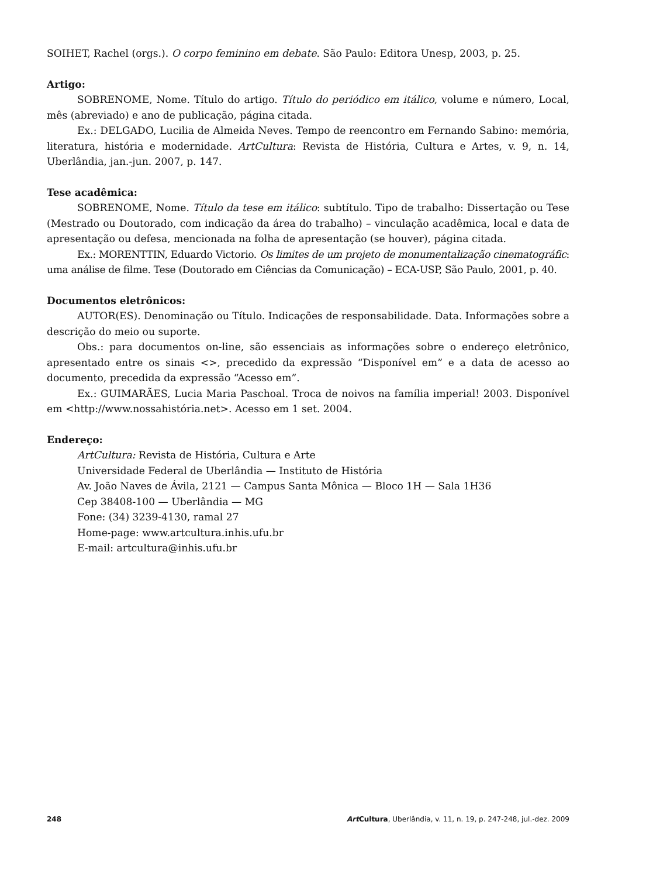SOIHET, Rachel (orgs.). O corpo feminino em debate. São Paulo: Editora Unesp, 2003, p. 25.
Artigo:
SOBRENOME, Nome. Título do artigo. Título do periódico em itálico, volume e número, Local, mês (abreviado) e ano de publicação, página citada.
Ex.: DELGADO, Lucilia de Almeida Neves. Tempo de reencontro em Fernando Sabino: memória, literatura, história e modernidade. ArtCultura: Revista de História, Cultura e Artes, v. 9, n. 14, Uberlândia, jan.-jun. 2007, p. 147.
Tese acadêmica:
SOBRENOME, Nome. Título da tese em itálico: subtítulo. Tipo de trabalho: Dissertação ou Tese (Mestrado ou Doutorado, com indicação da área do trabalho) – vinculação acadêmica, local e data de apresentação ou defesa, mencionada na folha de apresentação (se houver), página citada.
Ex.: MORENTTIN, Eduardo Victorio. Os limites de um projeto de monumentalização cinematográfic: uma análise de filme. Tese (Doutorado em Ciências da Comunicação) – ECA-USP, São Paulo, 2001, p. 40.
Documentos eletrônicos:
AUTOR(ES). Denominação ou Título. Indicações de responsabilidade. Data. Informações sobre a descrição do meio ou suporte.
Obs.: para documentos on-line, são essenciais as informações sobre o endereço eletrônico, apresentado entre os sinais <>, precedido da expressão “Disponível em” e a data de acesso ao documento, precedida da expressão “Acesso em”.
Ex.: GUIMARÃES, Lucia Maria Paschoal. Troca de noivos na família imperial! 2003. Disponível em <http://www.nossahistória.net>. Acesso em 1 set. 2004.
Endereço:
ArtCultura: Revista de História, Cultura e Arte
Universidade Federal de Uberlândia — Instituto de História
Av. João Naves de Ávila, 2121 — Campus Santa Mônica — Bloco 1H — Sala 1H36
Cep 38408-100 — Uberlândia — MG
Fone: (34) 3239-4130, ramal 27
Home-page: www.artcultura.inhis.ufu.br
E-mail: artcultura@inhis.ufu.br
248 Art Cultura, Uberlândia, v. 11, n. 19, p. 247-248, jul.-dez. 2009